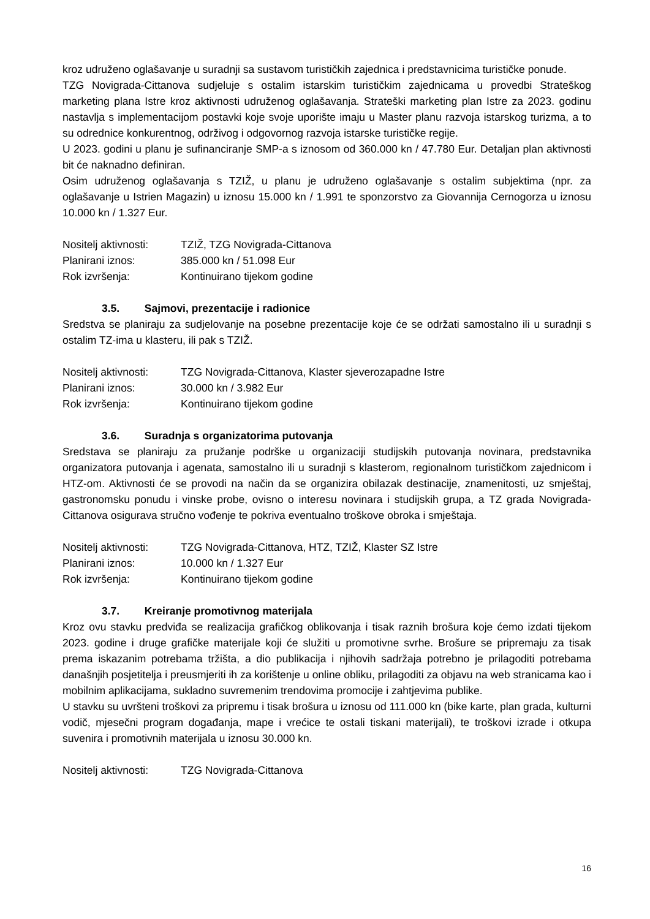kroz udruženo oglašavanje u suradnji sa sustavom turističkih zajednica i predstavnicima turističke ponude.
TZG Novigrada-Cittanova sudjeluje s ostalim istarskim turističkim zajednicama u provedbi Strateškog marketing plana Istre kroz aktivnosti udruženog oglašavanja. Strateški marketing plan Istre za 2023. godinu nastavlja s implementacijom postavki koje svoje uporište imaju u Master planu razvoja istarskog turizma, a to su odrednice konkurentnog, održivog i odgovornog razvoja istarske turističke regije.
U 2023. godini u planu je sufinanciranje SMP-a s iznosom od 360.000 kn / 47.780 Eur. Detaljan plan aktivnosti bit će naknadno definiran.
Osim udruženog oglašavanja s TZIŽ, u planu je udruženo oglašavanje s ostalim subjektima (npr. za oglašavanje u Istrien Magazin) u iznosu 15.000 kn / 1.991 te sponzorstvo za Giovannija Cernogorza u iznosu 10.000 kn / 1.327 Eur.
Nositelj aktivnosti: TZIŽ, TZG Novigrada-Cittanova
Planirani iznos: 385.000 kn / 51.098 Eur
Rok izvršenja: Kontinuirano tijekom godine
3.5. Sajmovi, prezentacije i radionice
Sredstva se planiraju za sudjelovanje na posebne prezentacije koje će se održati samostalno ili u suradnji s ostalim TZ-ima u klasteru, ili pak s TZIŽ.
Nositelj aktivnosti: TZG Novigrada-Cittanova, Klaster sjeverozapadne Istre
Planirani iznos: 30.000 kn / 3.982 Eur
Rok izvršenja: Kontinuirano tijekom godine
3.6. Suradnja s organizatorima putovanja
Sredstava se planiraju za pružanje podrške u organizaciji studijskih putovanja novinara, predstavnika organizatora putovanja i agenata, samostalno ili u suradnji s klasterom, regionalnom turističkom zajednicom i HTZ-om. Aktivnosti će se provodi na način da se organizira obilazak destinacije, znamenitosti, uz smještaj, gastronomsku ponudu i vinske probe, ovisno o interesu novinara i studijskih grupa, a TZ grada Novigrada-Cittanova osigurava stručno vođenje te pokriva eventualno troškove obroka i smještaja.
Nositelj aktivnosti: TZG Novigrada-Cittanova, HTZ, TZIŽ, Klaster SZ Istre
Planirani iznos: 10.000 kn / 1.327 Eur
Rok izvršenja: Kontinuirano tijekom godine
3.7. Kreiranje promotivnog materijala
Kroz ovu stavku predviđa se realizacija grafičkog oblikovanja i tisak raznih brošura koje ćemo izdati tijekom 2023. godine i druge grafičke materijale koji će služiti u promotivne svrhe. Brošure se pripremaju za tisak prema iskazanim potrebama tržišta, a dio publikacija i njihovih sadržaja potrebno je prilagoditi potrebama današnjih posjetitelja i preusmjeriti ih za korištenje u online obliku, prilagoditi za objavu na web stranicama kao i mobilnim aplikacijama, sukladno suvremenim trendovima promocije i zahtjevima publike.
U stavku su uvršteni troškovi za pripremu i tisak brošura u iznosu od 111.000 kn (bike karte, plan grada, kulturni vodič, mjesečni program događanja, mape i vrećice te ostali tiskani materijali), te troškovi izrade i otkupa suvenira i promotivnih materijala u iznosu 30.000 kn.
Nositelj aktivnosti: TZG Novigrada-Cittanova
16